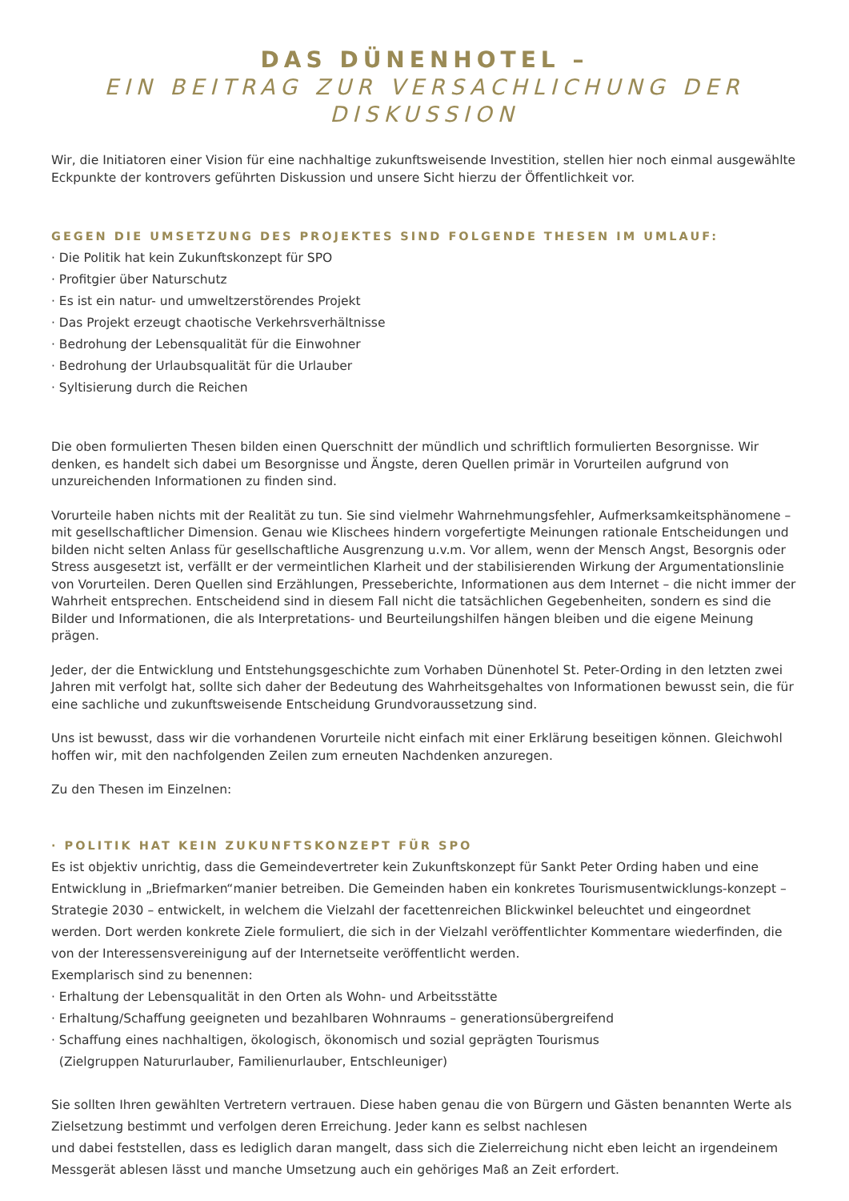DAS DÜNENHOTEL –
EIN BEITRAG ZUR VERSACHLICHUNG DER DISKUSSION
Wir, die Initiatoren einer Vision für eine nachhaltige zukunftsweisende Investition, stellen hier noch einmal ausgewählte Eckpunkte der kontrovers geführten Diskussion und unsere Sicht hierzu der Öffentlichkeit vor.
GEGEN DIE UMSETZUNG DES PROJEKTES SIND FOLGENDE THESEN IM UMLAUF:
· Die Politik hat kein Zukunftskonzept für SPO
· Profitgier über Naturschutz
· Es ist ein natur- und umweltzerstörendes Projekt
· Das Projekt erzeugt chaotische Verkehrsverhältnisse
· Bedrohung der Lebensqualität für die Einwohner
· Bedrohung der Urlaubsqualität für die Urlauber
· Syltisierung durch die Reichen
Die oben formulierten Thesen bilden einen Querschnitt der mündlich und schriftlich formulierten Besorgnisse. Wir denken, es handelt sich dabei um Besorgnisse und Ängste, deren Quellen primär in Vorurteilen aufgrund von unzureichenden Informationen zu finden sind.
Vorurteile haben nichts mit der Realität zu tun. Sie sind vielmehr Wahrnehmungsfehler, Aufmerksamkeitsphänomene – mit gesellschaftlicher Dimension. Genau wie Klischees hindern vorgefertigte Meinungen rationale Entscheidungen und bilden nicht selten Anlass für gesellschaftliche Ausgrenzung u.v.m. Vor allem, wenn der Mensch Angst, Besorgnis oder Stress ausgesetzt ist, verfällt er der vermeintlichen Klarheit und der stabilisierenden Wirkung der Argumentationslinie von Vorurteilen. Deren Quellen sind Erzählungen, Presseberichte, Informationen aus dem Internet – die nicht immer der Wahrheit entsprechen. Entscheidend sind in diesem Fall nicht die tatsächlichen Gegebenheiten, sondern es sind die Bilder und Informationen, die als Interpretations- und Beurteilungshilfen hängen bleiben und die eigene Meinung prägen.
Jeder, der die Entwicklung und Entstehungsgeschichte zum Vorhaben Dünenhotel St. Peter-Ording in den letzten zwei Jahren mit verfolgt hat, sollte sich daher der Bedeutung des Wahrheitsgehaltes von Informationen bewusst sein, die für eine sachliche und zukunftsweisende Entscheidung Grundvoraussetzung sind.
Uns ist bewusst, dass wir die vorhandenen Vorurteile nicht einfach mit einer Erklärung beseitigen können. Gleichwohl hoffen wir, mit den nachfolgenden Zeilen zum erneuten Nachdenken anzuregen.
Zu den Thesen im Einzelnen:
· POLITIK HAT KEIN ZUKUNFTSKONZEPT FÜR SPO
Es ist objektiv unrichtig, dass die Gemeindevertreter kein Zukunftskonzept für Sankt Peter Ording haben und eine Entwicklung in „Briefmarken“manier betreiben. Die Gemeinden haben ein konkretes Tourismusentwicklungs-konzept – Strategie 2030 – entwickelt, in welchem die Vielzahl der facettenreichen Blickwinkel beleuchtet und eingeordnet werden. Dort werden konkrete Ziele formuliert, die sich in der Vielzahl veröffentlichter Kommentare wiederfinden, die von der Interessensvereinigung auf der Internetseite veröffentlicht werden.
Exemplarisch sind zu benennen:
· Erhaltung der Lebensqualität in den Orten als Wohn- und Arbeitsstätte
· Erhaltung/Schaffung geeigneten und bezahlbaren Wohnraums – generationsübergreifend
· Schaffung eines nachhaltigen, ökologisch, ökonomisch und sozial geprägten Tourismus
(Zielgruppen Natururlauber, Familienurlauber, Entschleuniger)
Sie sollten Ihren gewählten Vertretern vertrauen. Diese haben genau die von Bürgern und Gästen benannten Werte als Zielsetzung bestimmt und verfolgen deren Erreichung. Jeder kann es selbst nachlesen
und dabei feststellen, dass es lediglich daran mangelt, dass sich die Zielerreichung nicht eben leicht an irgendeinem Messgerät ablesen lässt und manche Umsetzung auch ein gehöriges Maß an Zeit erfordert.